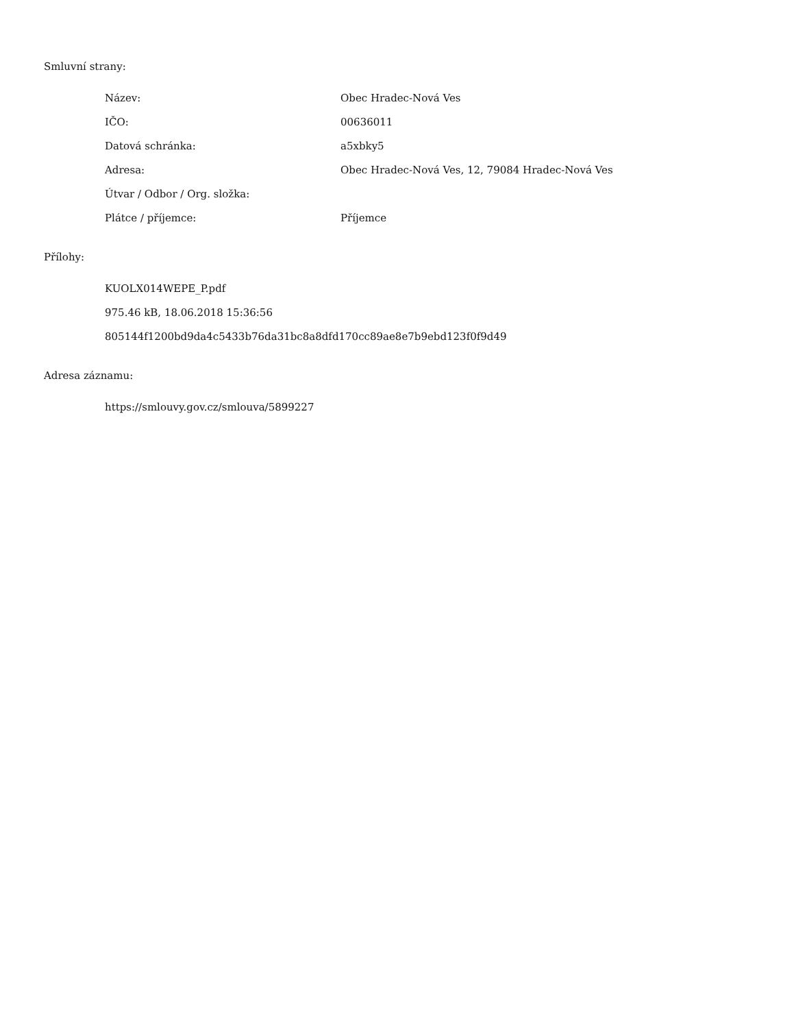Smluvní strany:
| Název: | Obec Hradec-Nová Ves |
| IČO: | 00636011 |
| Datová schránka: | a5xbky5 |
| Adresa: | Obec Hradec-Nová Ves, 12, 79084 Hradec-Nová Ves |
| Útvar / Odbor / Org. složka: | |
| Plátce / příjemce: | Příjemce |
Přílohy:
KUOLX014WEPE_P.pdf
975.46 kB, 18.06.2018 15:36:56
805144f1200bd9da4c5433b76da31bc8a8dfd170cc89ae8e7b9ebd123f0f9d49
Adresa záznamu:
https://smlouvy.gov.cz/smlouva/5899227